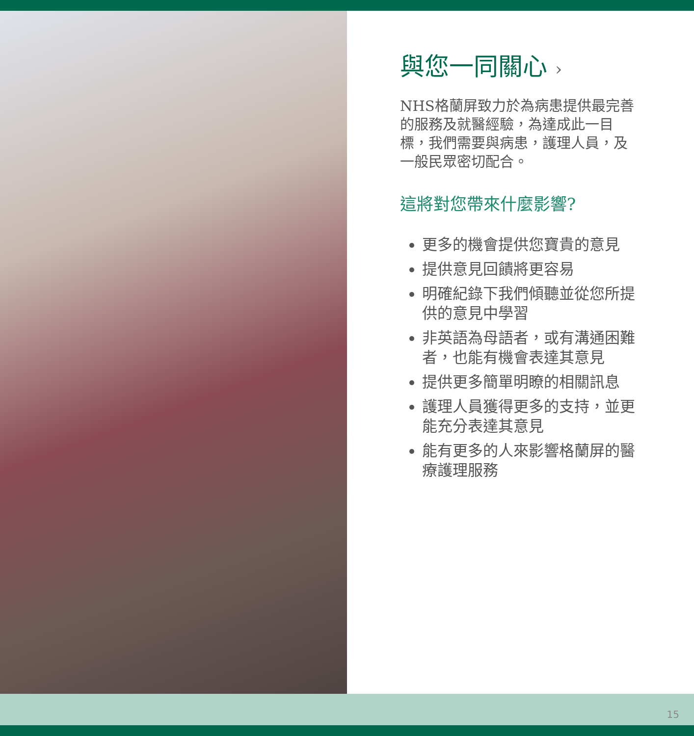與您一同關心 ›
NHS格蘭屏致力於為病患提供最完善的服務及就醫經驗，為達成此一目標，我們需要與病患，護理人員，及一般民眾密切配合。
這將對您帶來什麼影響?
更多的機會提供您寶貴的意見
提供意見回饋將更容易
明確紀錄下我們傾聽並從您所提供的意見中學習
非英語為母語者，或有溝通困難者，也能有機會表達其意見
提供更多簡單明瞭的相關訊息
護理人員獲得更多的支持，並更能充分表達其意見
能有更多的人來影響格蘭屏的醫療護理服務
15